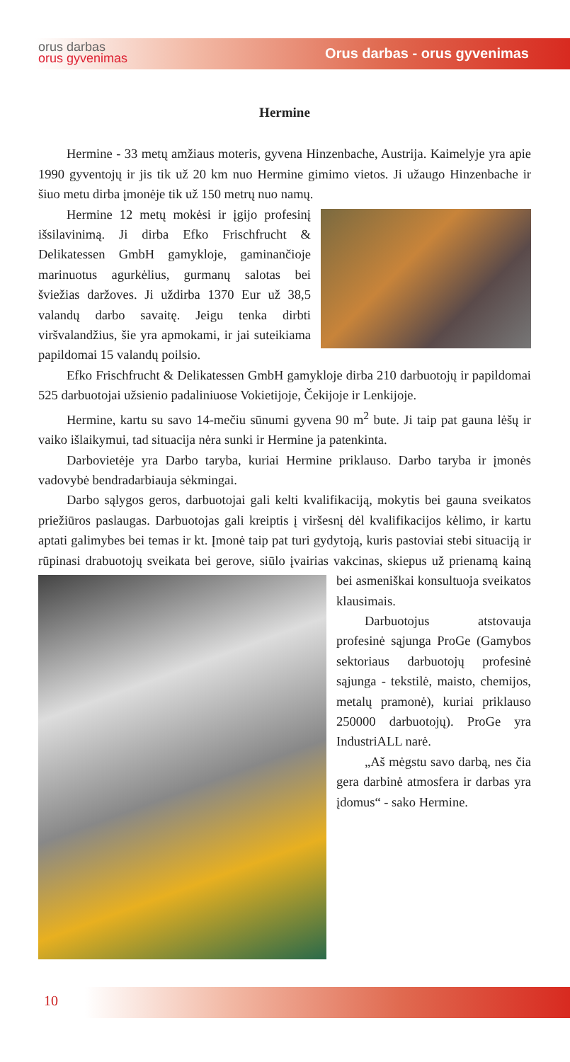orus darbas
orus gyvenimas
Orus darbas - orus gyvenimas
Hermine
Hermine - 33 metų amžiaus moteris, gyvena Hinzenbache, Austrija. Kaimelyje yra apie 1990 gyventojų ir jis tik už 20 km nuo Hermine gimimo vietos. Ji užaugo Hinzenbache ir šiuo metu dirba įmonėje tik už 150 metrų nuo namų.
Hermine 12 metų mokėsi ir įgijo profesinį išsilavinimą. Ji dirba Efko Frischfrucht & Delikatessen GmbH gamykloje, gaminančioje marinuotus agurkėlius, gurmanų salotas bei šviežias daržoves. Ji uždirba 1370 Eur už 38,5 valandų darbo savaitę. Jeigu tenka dirbti viršvalandžius, šie yra apmokami, ir jai suteikiama papildomai 15 valandų poilsio.
Efko Frischfrucht & Delikatessen GmbH gamykloje dirba 210 darbuotojų ir papildomai 525 darbuotojai užsienio padaliniuose Vokietijoje, Čekijoje ir Lenkijoje.
Hermine, kartu su savo 14-mečiu sūnumi gyvena 90 m<sup>2</sup> bute. Ji taip pat gauna lėšų ir vaiko išlaikymui, tad situacija nėra sunki ir Hermine ja patenkinta.
Darbovietėje yra Darbo taryba, kuriai Hermine priklauso. Darbo taryba ir įmonės vadovybė bendradarbiauja sėkmingai.
Darbo sąlygos geros, darbuotojai gali kelti kvalifikaciją, mokytis bei gauna sveikatos priežiūros paslaugas. Darbuotojas gali kreiptis į viršesnį dėl kvalifikacijos kėlimo, ir kartu aptati galimybes bei temas ir kt. Įmonė taip pat turi gydytoją, kuris pastoviai stebi situaciją ir rūpinasi drabuotojų sveikata bei gerove, siūlo įvairias vakcinas, skiepus už prienamą kainą bei asmeniškai konsultuoja sveikatos klausimais.
Darbuotojus atstovauja profesinė sąjunga ProGe (Gamybos sektoriaus darbuotojų profesinė sąjunga - tekstilė, maisto, chemijos, metalų pramonė), kuriai priklauso 250000 darbuotojų). ProGe yra IndustriALL narė.
„Aš mėgstu savo darbą, nes čia gera darbinė atmosfera ir darbas yra įdomus“ - sako Hermine.
10